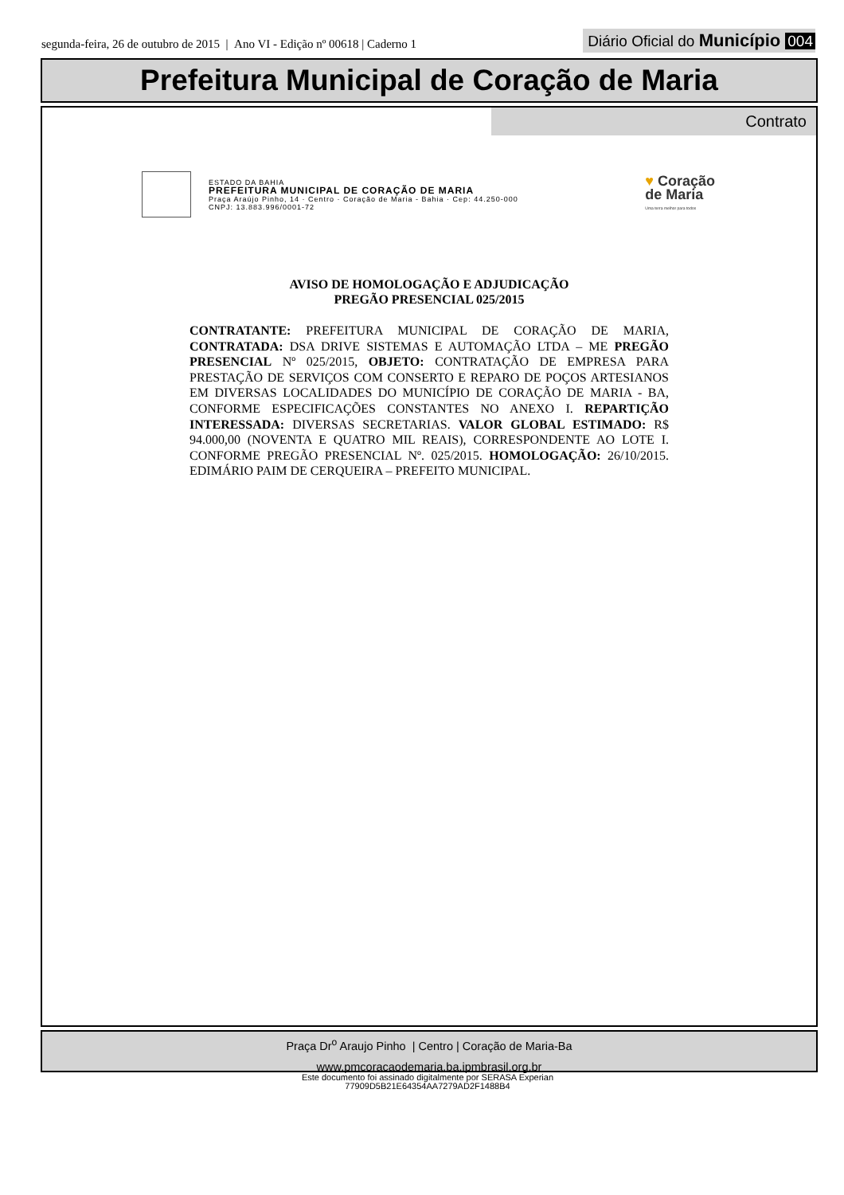segunda-feira, 26 de outubro de 2015 | Ano VI - Edição nº 00618 | Caderno 1
Diário Oficial do Município 004
Prefeitura Municipal de Coração de Maria
Contrato
ESTADO DA BAHIA
PREFEITURA MUNICIPAL DE CORAÇÃO DE MARIA
Praça Araújo Pinho, 14 · Centro · Coração de Maria - Bahia · Cep: 44.250-000
CNPJ: 13.883.996/0001-72
♥ Coração
de Maria
Uma terra melhor para todos
AVISO DE HOMOLOGAÇÃO E ADJUDICAÇÃO
PREGÃO PRESENCIAL 025/2015
CONTRATANTE: PREFEITURA MUNICIPAL DE CORAÇÃO DE MARIA, CONTRATADA: DSA DRIVE SISTEMAS E AUTOMAÇÃO LTDA – ME PREGÃO PRESENCIAL Nº 025/2015, OBJETO: CONTRATAÇÃO DE EMPRESA PARA PRESTAÇÃO DE SERVIÇOS COM CONSERTO E REPARO DE POÇOS ARTESIANOS EM DIVERSAS LOCALIDADES DO MUNICÍPIO DE CORAÇÃO DE MARIA - BA, CONFORME ESPECIFICAÇÕES CONSTANTES NO ANEXO I. REPARTIÇÃO INTERESSADA: DIVERSAS SECRETARIAS. VALOR GLOBAL ESTIMADO: R$ 94.000,00 (NOVENTA E QUATRO MIL REAIS), CORRESPONDENTE AO LOTE I. CONFORME PREGÃO PRESENCIAL Nº. 025/2015. HOMOLOGAÇÃO: 26/10/2015. EDIMÁRIO PAIM DE CERQUEIRA – PREFEITO MUNICIPAL.
Praça Dr<sup>o</sup> Araujo Pinho | Centro | Coração de Maria-Ba
www.pmcoracaodemaria.ba.ipmbrasil.org.br
Este documento foi assinado digitalmente por SERASA Experian
77909D5B21E64354AA7279AD2F1488B4